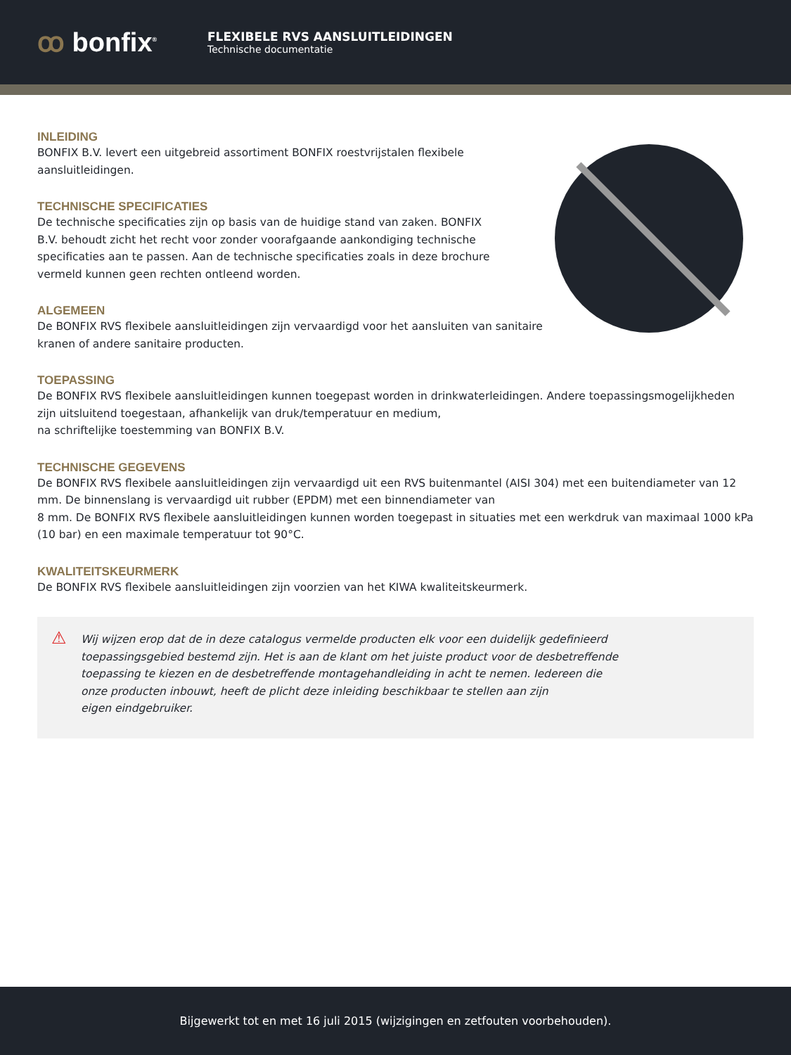ꝏ bonfix<sup>®</sup>
FLEXIBELE RVS AANSLUITLEIDINGEN
Technische documentatie
INLEIDING
BONFIX B.V. levert een uitgebreid assortiment BONFIX roestvrijstalen flexibele
aansluitleidingen.
TECHNISCHE SPECIFICATIES
De technische specificaties zijn op basis van de huidige stand van zaken. BONFIX
B.V. behoudt zicht het recht voor zonder voorafgaande aankondiging technische
specificaties aan te passen. Aan de technische specificaties zoals in deze brochure
vermeld kunnen geen rechten ontleend worden.
ALGEMEEN
De BONFIX RVS flexibele aansluitleidingen zijn vervaardigd voor het aansluiten van sanitaire
kranen of andere sanitaire producten.
TOEPASSING
De BONFIX RVS flexibele aansluitleidingen kunnen toegepast worden in drinkwaterleidingen. Andere toepassingsmogelijkheden zijn uitsluitend toegestaan, afhankelijk van druk/temperatuur en medium,
na schriftelijke toestemming van BONFIX B.V.
TECHNISCHE GEGEVENS
De BONFIX RVS flexibele aansluitleidingen zijn vervaardigd uit een RVS buitenmantel (AISI 304) met een buitendiameter van 12 mm. De binnenslang is vervaardigd uit rubber (EPDM) met een binnendiameter van
8 mm. De BONFIX RVS flexibele aansluitleidingen kunnen worden toegepast in situaties met een werkdruk van maximaal 1000 kPa (10 bar) en een maximale temperatuur tot 90°C.
KWALITEITSKEURMERK
De BONFIX RVS flexibele aansluitleidingen zijn voorzien van het KIWA kwaliteitskeurmerk.
⚠ Wij wijzen erop dat de in deze catalogus vermelde producten elk voor een duidelijk gedefinieerd toepassingsgebied bestemd zijn. Het is aan de klant om het juiste product voor de desbetreffende
toepassing te kiezen en de desbetreffende montagehandleiding in acht te nemen. Iedereen die
onze producten inbouwt, heeft de plicht deze inleiding beschikbaar te stellen aan zijn
eigen eindgebruiker.
Bijgewerkt tot en met 16 juli 2015 (wijzigingen en zetfouten voorbehouden).